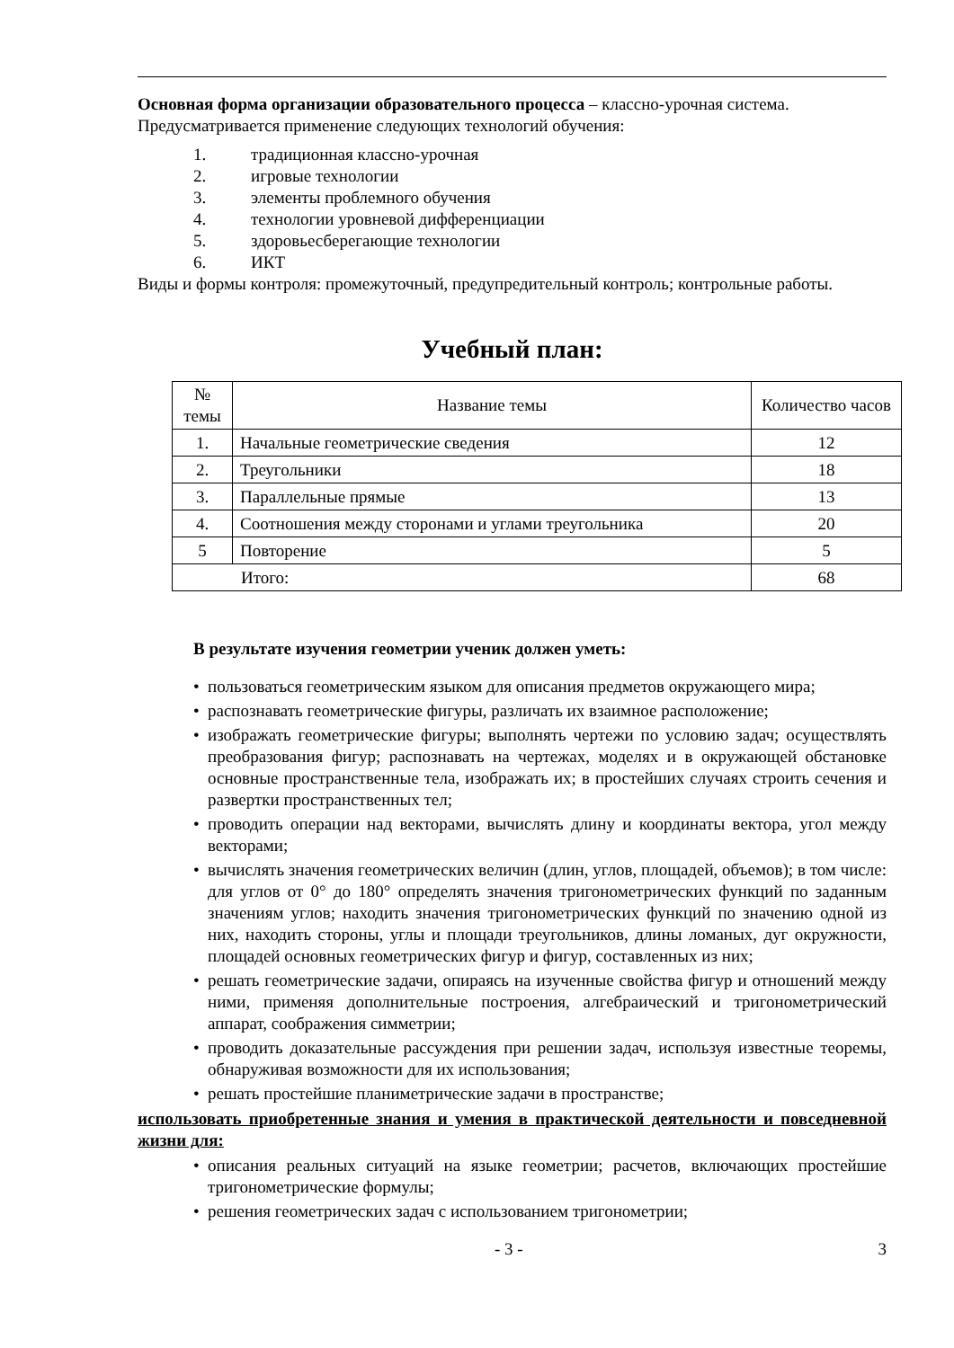Основная форма организации образовательного процесса – классно-урочная система. Предусматривается применение следующих технологий обучения:
1. традиционная классно-урочная
2. игровые технологии
3. элементы проблемного обучения
4. технологии уровневой дифференциации
5. здоровьесберегающие технологии
6. ИКТ
Виды и формы контроля: промежуточный, предупредительный контроль; контрольные работы.
Учебный план:
| № темы | Название темы | Количество часов |
| --- | --- | --- |
| 1. | Начальные геометрические сведения | 12 |
| 2. | Треугольники | 18 |
| 3. | Параллельные прямые | 13 |
| 4. | Соотношения между сторонами и углами треугольника | 20 |
| 5 | Повторение | 5 |
| Итого: | | 68 |
В результате изучения геометрии ученик должен уметь:
• пользоваться геометрическим языком для описания предметов окружающего мира;
• распознавать геометрические фигуры, различать их взаимное расположение;
• изображать геометрические фигуры; выполнять чертежи по условию задач; осуществлять преобразования фигур; распознавать на чертежах, моделях и в окружающей обстановке основные пространственные тела, изображать их; в простейших случаях строить сечения и развертки пространственных тел;
• проводить операции над векторами, вычислять длину и координаты вектора, угол между векторами;
• вычислять значения геометрических величин (длин, углов, площадей, объемов); в том числе: для углов от 0° до 180° определять значения тригонометрических функций по заданным значениям углов; находить значения тригонометрических функций по значению одной из них, находить стороны, углы и площади треугольников, длины ломаных, дуг окружности, площадей основных геометрических фигур и фигур, составленных из них;
• решать геометрические задачи, опираясь на изученные свойства фигур и отношений между ними, применяя дополнительные построения, алгебраический и тригонометрический аппарат, соображения симметрии;
• проводить доказательные рассуждения при решении задач, используя известные теоремы, обнаруживая возможности для их использования;
• решать простейшие планиметрические задачи в пространстве;
использовать приобретенные знания и умения в практической деятельности и повседневной жизни для:
• описания реальных ситуаций на языке геометрии; расчетов, включающих простейшие тригонометрические формулы;
• решения геометрических задач с использованием тригонометрии;
- 3 - 3